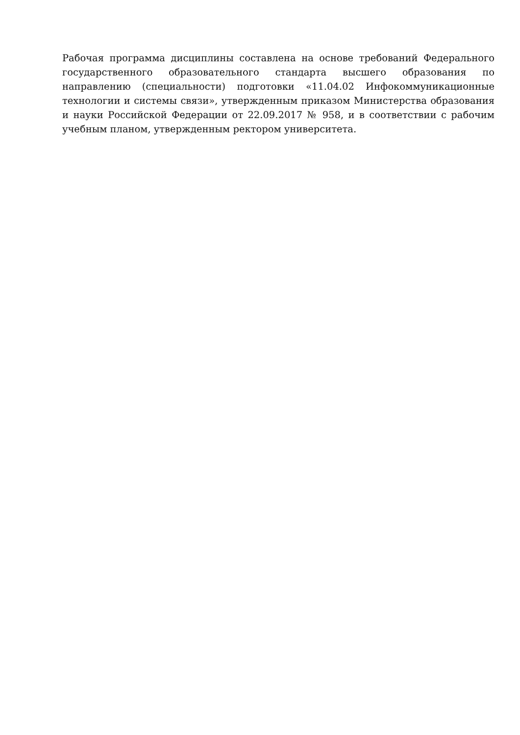Рабочая программа дисциплины составлена на основе требований Федерального государственного образовательного стандарта высшего образования по направлению (специальности) подготовки «11.04.02 Инфокоммуникационные технологии и системы связи», утвержденным приказом Министерства образования и науки Российской Федерации от 22.09.2017 № 958, и в соответствии с рабочим учебным планом, утвержденным ректором университета.